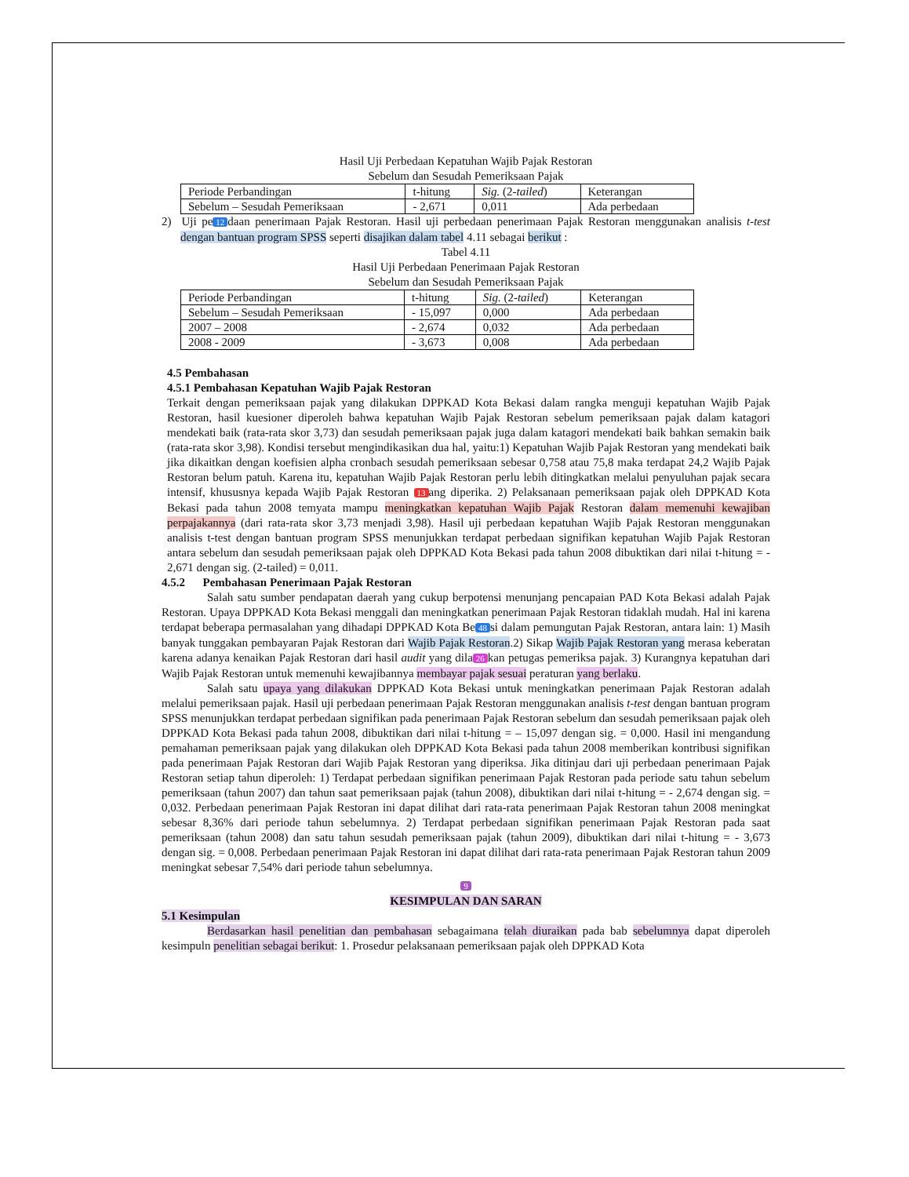Hasil Uji Perbedaan Kepatuhan Wajib Pajak Restoran
Sebelum dan Sesudah Pemeriksaan Pajak
| Periode Perbandingan | t-hitung | Sig. (2- tailed ) | Keterangan |
| Sebelum – Sesudah Pemeriksaan | - 2,671 | 0,011 | Ada perbedaan |
2) Uji pe 12 daan penerimaan Pajak Restoran. Hasil uji perbedaan penerimaan Pajak Restoran menggunakan analisis t-test dengan bantuan program SPSS seperti disajikan dalam tabel 4.11 sebagai berikut :
Tabel 4.11
Hasil Uji Perbedaan Penerimaan Pajak Restoran
Sebelum dan Sesudah Pemeriksaan Pajak
| Periode Perbandingan | t-hitung | Sig. (2- tailed ) | Keterangan |
| Sebelum – Sesudah Pemeriksaan | - 15,097 | 0,000 | Ada perbedaan |
| 2007 – 2008 | - 2,674 | 0,032 | Ada perbedaan |
| 2008 - 2009 | - 3,673 | 0,008 | Ada perbedaan |
4.5 Pembahasan
4.5.1 Pembahasan Kepatuhan Wajib Pajak Restoran
Terkait dengan pemeriksaan pajak yang dilakukan DPPKAD Kota Bekasi dalam rangka menguji kepatuhan Wajib Pajak Restoran, hasil kuesioner diperoleh bahwa kepatuhan Wajib Pajak Restoran sebelum pemeriksaan pajak dalam katagori mendekati baik (rata-rata skor 3,73) dan sesudah pemeriksaan pajak juga dalam katagori mendekati baik bahkan semakin baik (rata-rata skor 3,98). Kondisi tersebut mengindikasikan dua hal, yaitu:1) Kepatuhan Wajib Pajak Restoran yang mendekati baik jika dikaitkan dengan koefisien alpha cronbach sesudah pemeriksaan sebesar 0,758 atau 75,8 maka terdapat 24,2 Wajib Pajak Restoran belum patuh. Karena itu, kepatuhan Wajib Pajak Restoran perlu lebih ditingkatkan melalui penyuluhan pajak secara intensif, khususnya kepada Wajib Pajak Restoran 13 ang diperika. 2) Pelaksanaan pemeriksaan pajak oleh DPPKAD Kota Bekasi pada tahun 2008 temyata mampu meningkatkan kepatuhan Wajib Pajak Restoran dalam memenuhi kewajiban perpajakannya (dari rata-rata skor 3,73 menjadi 3,98). Hasil uji perbedaan kepatuhan Wajib Pajak Restoran menggunakan analisis t-test dengan bantuan program SPSS menunjukkan terdapat perbedaan signifikan kepatuhan Wajib Pajak Restoran antara sebelum dan sesudah pemeriksaan pajak oleh DPPKAD Kota Bekasi pada tahun 2008 dibuktikan dari nilai t-hitung = - 2,671 dengan sig. (2-tailed) = 0,011.
4.5.2 Pembahasan Penerimaan Pajak Restoran
Salah satu sumber pendapatan daerah yang cukup berpotensi menunjang pencapaian PAD Kota Bekasi adalah Pajak Restoran. Upaya DPPKAD Kota Bekasi menggali dan meningkatkan penerimaan Pajak Restoran tidaklah mudah. Hal ini karena terdapat beberapa permasalahan yang dihadapi DPPKAD Kota Be 48 si dalam pemungutan Pajak Restoran, antara lain: 1) Masih banyak tunggakan pembayaran Pajak Restoran dari Wajib Pajak Restoran.2) Sikap Wajib Pajak Restoran yang merasa keberatan karena adanya kenaikan Pajak Restoran dari hasil audit yang dila 26 kan petugas pemeriksa pajak. 3) Kurangnya kepatuhan dari Wajib Pajak Restoran untuk memenuhi kewajibannya membayar pajak sesuai peraturan yang berlaku.
Salah satu upaya yang dilakukan DPPKAD Kota Bekasi untuk meningkatkan penerimaan Pajak Restoran adalah melalui pemeriksaan pajak. Hasil uji perbedaan penerimaan Pajak Restoran menggunakan analisis t-test dengan bantuan program SPSS menunjukkan terdapat perbedaan signifikan pada penerimaan Pajak Restoran sebelum dan sesudah pemeriksaan pajak oleh DPPKAD Kota Bekasi pada tahun 2008, dibuktikan dari nilai t-hitung = – 15,097 dengan sig. = 0,000. Hasil ini mengandung pemahaman pemeriksaan pajak yang dilakukan oleh DPPKAD Kota Bekasi pada tahun 2008 memberikan kontribusi signifikan pada penerimaan Pajak Restoran dari Wajib Pajak Restoran yang diperiksa. Jika ditinjau dari uji perbedaan penerimaan Pajak Restoran setiap tahun diperoleh: 1) Terdapat perbedaan signifikan penerimaan Pajak Restoran pada periode satu tahun sebelum pemeriksaan (tahun 2007) dan tahun saat pemeriksaan pajak (tahun 2008), dibuktikan dari nilai t-hitung = - 2,674 dengan sig. = 0,032. Perbedaan penerimaan Pajak Restoran ini dapat dilihat dari rata-rata penerimaan Pajak Restoran tahun 2008 meningkat sebesar 8,36% dari periode tahun sebelumnya. 2) Terdapat perbedaan signifikan penerimaan Pajak Restoran pada saat pemeriksaan (tahun 2008) dan satu tahun sesudah pemeriksaan pajak (tahun 2009), dibuktikan dari nilai t-hitung = - 3,673 dengan sig. = 0,008. Perbedaan penerimaan Pajak Restoran ini dapat dilihat dari rata-rata penerimaan Pajak Restoran tahun 2009 meningkat sebesar 7,54% dari periode tahun sebelumnya.
9
KESIMPULAN DAN SARAN
5.1 Kesimpulan
Berdasarkan hasil penelitian dan pembahasan sebagaimana telah diuraikan pada bab sebelumnya dapat diperoleh kesimpuln penelitian sebagai berikut: 1. Prosedur pelaksanaan pemeriksaan pajak oleh DPPKAD Kota